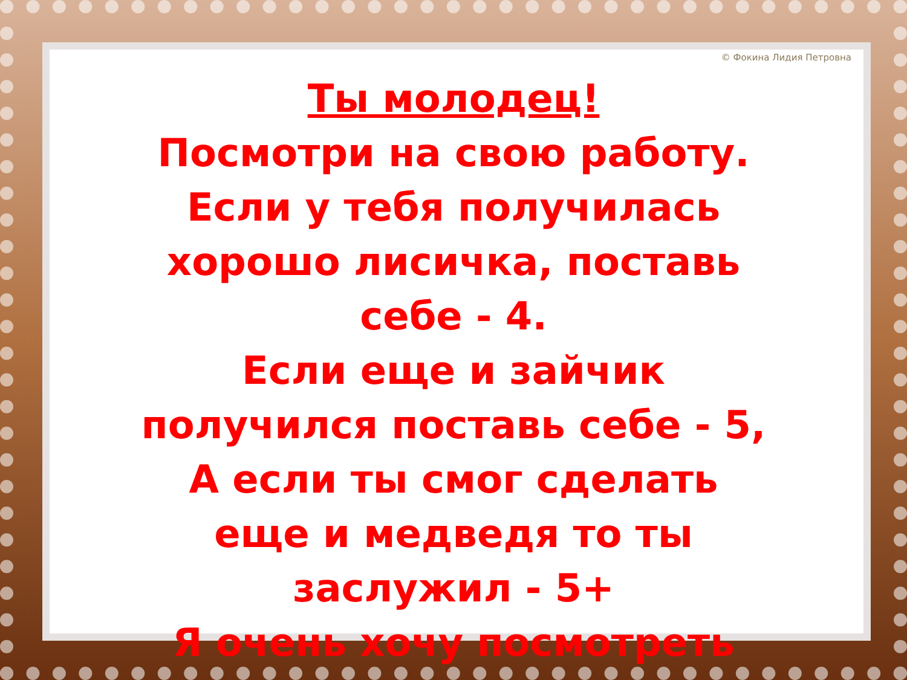© Фокина Лидия Петровна
Ты молодец!
Посмотри на свою работу. Если у тебя получилась хорошо лисичка, поставь себе - 4.
Если еще и зайчик получился поставь себе - 5,
А если ты смог сделать еще и медведя то ты заслужил - 5+
Я очень хочу посмотреть